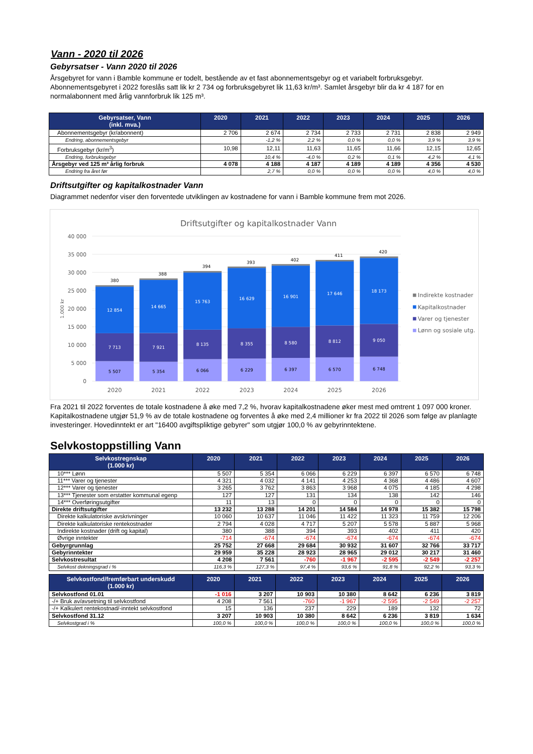Vann - 2020 til 2026
Gebyrsatser - Vann 2020 til 2026
Årsgebyret for vann i Bamble kommune er todelt, bestående av et fast abonnementsgebyr og et variabelt forbruksgebyr. Abonnementsgebyret i 2022 foreslås satt lik kr 2 734 og forbruksgebyret lik 11,63 kr/m³. Samlet årsgebyr blir da kr 4 187 for en normalabonnent med årlig vannforbruk lik 125 m³.
| Gebyrsatser, Vann (inkl. mva.) | 2020 | 2021 | 2022 | 2023 | 2024 | 2025 | 2026 |
| --- | --- | --- | --- | --- | --- | --- | --- |
| Abonnementsgebyr (kr/abonnent) | 2 706 | 2 674 | 2 734 | 2 733 | 2 731 | 2 838 | 2 949 |
| Endring, abonnementsgebyr | | -1,2 % | 2,2 % | 0,0 % | 0,0 % | 3,9 % | 3,9 % |
| Forbruksgebyr (kr/m<sup>3</sup>) | 10,98 | 12,11 | 11,63 | 11,65 | 11,66 | 12,15 | 12,65 |
| Endring, forbruksgebyr | | 10,4 % | -4,0 % | 0,2 % | 0,1 % | 4,2 % | 4,1 % |
| Årsgebyr ved 125 m³ årlig forbruk | 4 078 | 4 188 | 4 187 | 4 189 | 4 189 | 4 356 | 4 530 |
| Endring fra året før | | 2,7 % | 0,0 % | 0,0 % | 0,0 % | 4,0 % | 4,0 % |
Driftsutgifter og kapitalkostnader Vann
Diagrammet nedenfor viser den forventede utviklingen av kostnadene for vann i Bamble kommune frem mot 2026.
Driftsutgifter og kapitalkostnader Vann
40 000
35 000
30 000
25 000
20 000
15 000
10 000
5 000
0
1.000 kr
380
12 854
7 713
5 507
388
14 665
7 921
5 354
394
15 763
8 135
6 066
393
16 629
8 355
6 229
402
16 901
8 580
6 397
411
17 646
8 812
6 570
420
18 173
9 050
6 748
2020
2021
2022
2023
2024
2025
2026
Indirekte kostnader
Kapitalkostnader
Varer og tjenester
Lønn og sosiale utg.
Fra 2021 til 2022 forventes de totale kostnadene å øke med 7,2 %, hvorav kapitalkostnadene øker mest med omtrent 1 097 000 kroner. Kapitalkostnadene utgjør 51,9 % av de totale kostnadene og forventes å øke med 2,4 millioner kr fra 2022 til 2026 som følge av planlagte investeringer. Hovedinntekt er art "16400 avgiftspliktige gebyrer" som utgjør 100,0 % av gebyrinntektene.
Selvkostoppstilling Vann
| Selvkostregnskap (1.000 kr) | 2020 | 2021 | 2022 | 2023 | 2024 | 2025 | 2026 |
| --- | --- | --- | --- | --- | --- | --- | --- |
| 10*** Lønn | 5 507 | 5 354 | 6 066 | 6 229 | 6 397 | 6 570 | 6 748 |
| 11*** Varer og tjenester | 4 321 | 4 032 | 4 141 | 4 253 | 4 368 | 4 486 | 4 607 |
| 12*** Varer og tjenester | 3 265 | 3 762 | 3 863 | 3 968 | 4 075 | 4 185 | 4 298 |
| 13*** Tjenester som erstatter kommunal egenp | 127 | 127 | 131 | 134 | 138 | 142 | 146 |
| 14*** Overføringsutgifter | 11 | 13 | 0 | 0 | 0 | 0 | 0 |
| Direkte driftsutgifter | 13 232 | 13 288 | 14 201 | 14 584 | 14 978 | 15 382 | 15 798 |
| Direkte kalkulatoriske avskrivninger | 10 060 | 10 637 | 11 046 | 11 422 | 11 323 | 11 759 | 12 206 |
| Direkte kalkulatoriske rentekostnader | 2 794 | 4 028 | 4 717 | 5 207 | 5 578 | 5 887 | 5 968 |
| Indirekte kostnader (drift og kapital) | 380 | 388 | 394 | 393 | 402 | 411 | 420 |
| Øvrige inntekter | -714 | -674 | -674 | -674 | -674 | -674 | -674 |
| Gebyrgrunnlag | 25 752 | 27 668 | 29 684 | 30 932 | 31 607 | 32 766 | 33 717 |
| Gebyrinntekter | 29 959 | 35 228 | 28 923 | 28 965 | 29 012 | 30 217 | 31 460 |
| Selvkostresultat | 4 208 | 7 561 | -760 | -1 967 | -2 595 | -2 549 | -2 257 |
| Selvkost dekningsgrad i % | 116,3 % | 127,3 % | 97,4 % | 93,6 % | 91,8 % | 92,2 % | 93,3 % |
| Selvkostfond/fremførbart underskudd (1.000 kr) | 2020 | 2021 | 2022 | 2023 | 2024 | 2025 | 2026 |
| --- | --- | --- | --- | --- | --- | --- | --- |
| Selvkostfond 01.01 | -1 016 | 3 207 | 10 903 | 10 380 | 8 642 | 6 236 | 3 819 |
| -/+ Bruk av/avsetning til selvkostfond | 4 208 | 7 561 | -760 | -1 967 | -2 595 | -2 549 | -2 257 |
| -/+ Kalkulert rentekostnad/-inntekt selvkostfond | 15 | 136 | 237 | 229 | 189 | 132 | 72 |
| Selvkostfond 31.12 | 3 207 | 10 903 | 10 380 | 8 642 | 6 236 | 3 819 | 1 634 |
| Selvkostgrad i % | 100,0 % | 100,0 % | 100,0 % | 100,0 % | 100,0 % | 100,0 % | 100,0 % |